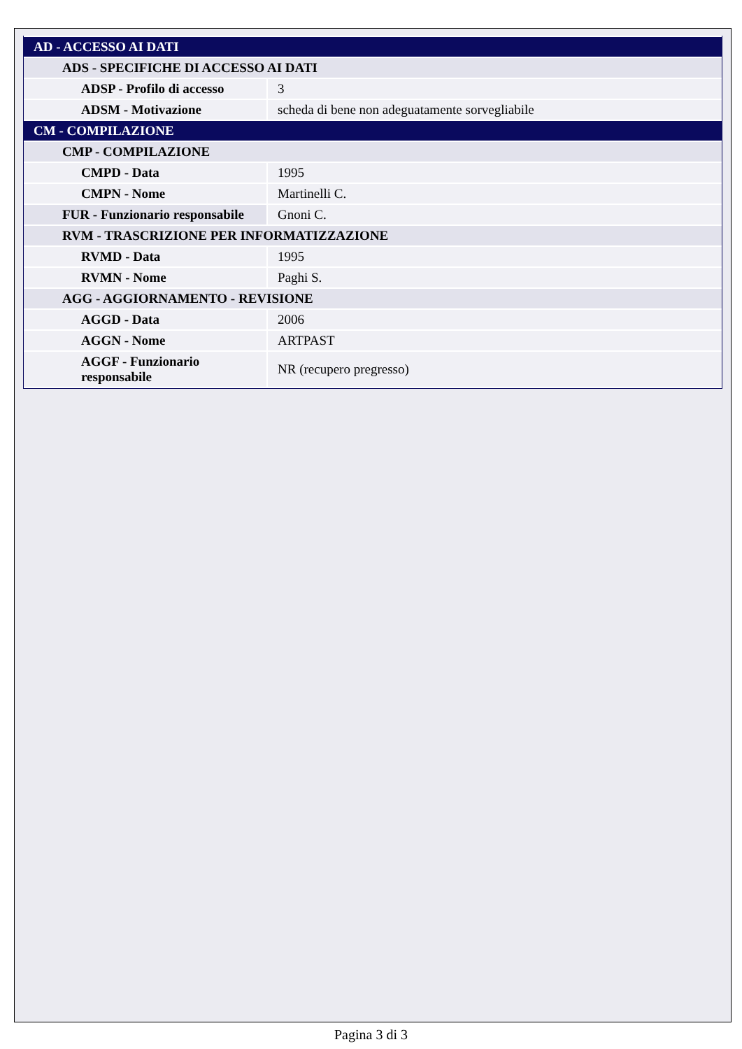| AD - ACCESSO AI DATI | |
| ADS - SPECIFICHE DI ACCESSO AI DATI | |
| ADSP - Profilo di accesso | 3 |
| ADSM - Motivazione | scheda di bene non adeguatamente sorvegliabile |
| CM - COMPILAZIONE | |
| CMP - COMPILAZIONE | |
| CMPD - Data | 1995 |
| CMPN - Nome | Martinelli C. |
| FUR - Funzionario responsabile | Gnoni C. |
| RVM - TRASCRIZIONE PER INFORMATIZZAZIONE | |
| RVMD - Data | 1995 |
| RVMN - Nome | Paghi S. |
| AGG - AGGIORNAMENTO - REVISIONE | |
| AGGD - Data | 2006 |
| AGGN - Nome | ARTPAST |
| AGGF - Funzionario responsabile | NR (recupero pregresso) |
Pagina 3 di 3